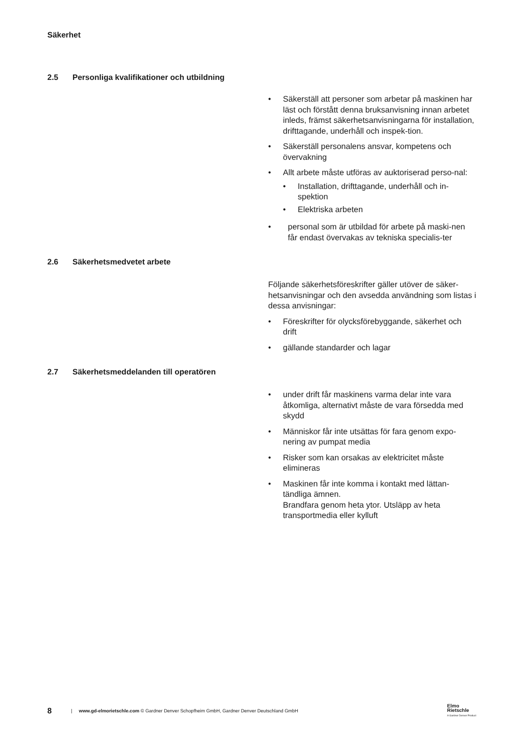Säkerhet
2.5 Personliga kvalifikationer och utbildning
• Säkerställ att personer som arbetar på maskinen har läst och förstått denna bruksanvisning innan arbetet inleds, främst säkerhetsanvisningarna för installation, drifttagande, underhåll och inspek-tion.
• Säkerställ personalens ansvar, kompetens och övervakning
• Allt arbete måste utföras av auktoriserad perso-nal:
• Installation, drifttagande, underhåll och in-spektion
• Elektriska arbeten
• personal som är utbildad för arbete på maski-nen får endast övervakas av tekniska specialis-ter
2.6 Säkerhetsmedvetet arbete
Följande säkerhetsföreskrifter gäller utöver de säker-hetsanvisningar och den avsedda användning som listas i dessa anvisningar:
• Föreskrifter för olycksförebyggande, säkerhet och drift
• gällande standarder och lagar
2.7 Säkerhetsmeddelanden till operatören
• under drift får maskinens varma delar inte vara åtkomliga, alternativt måste de vara försedda med skydd
• Människor får inte utsättas för fara genom expo-nering av pumpat media
• Risker som kan orsakas av elektricitet måste elimineras
• Maskinen får inte komma i kontakt med lättan-tändliga ämnen.
Brandfara genom heta ytor. Utsläpp av heta transportmedia eller kylluft
8 | www.gd-elmorietschle.com © Gardner Denver Schopfheim GmbH, Gardner Denver Deutschland GmbH
Elmo
Rietschle
A Gardner Denver Product